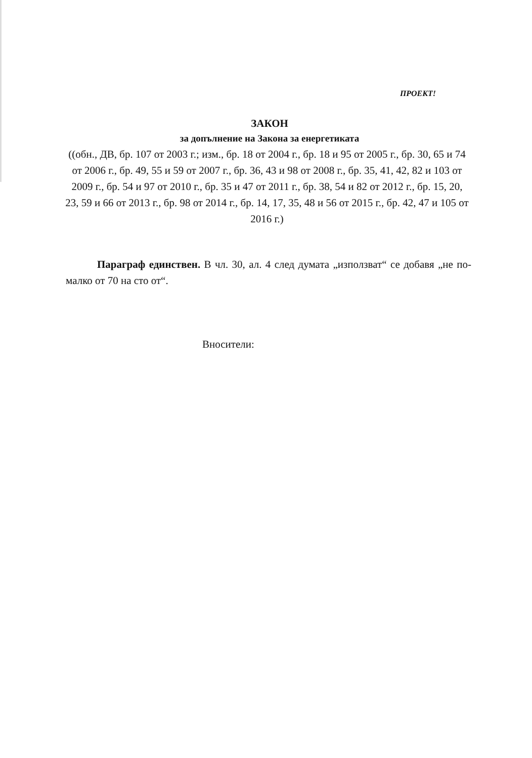ПРОЕКТ!
ЗАКОН
за допълнение на Закона за енергетиката
((обн., ДВ, бр. 107 от 2003 г.; изм., бр. 18 от 2004 г., бр. 18 и 95 от 2005 г., бр. 30, 65 и 74 от 2006 г., бр. 49, 55 и 59 от 2007 г., бр. 36, 43 и 98 от 2008 г., бр. 35, 41, 42, 82 и 103 от 2009 г., бр. 54 и 97 от 2010 г., бр. 35 и 47 от 2011 г., бр. 38, 54 и 82 от 2012 г., бр. 15, 20, 23, 59 и 66 от 2013 г., бр. 98 от 2014 г., бр. 14, 17, 35, 48 и 56 от 2015 г., бр. 42, 47 и 105 от 2016 г.)
Параграф единствен. В чл. 30, ал. 4 след думата „използват“ се добавя „не по-малко от 70 на сто от“.
Вносители: